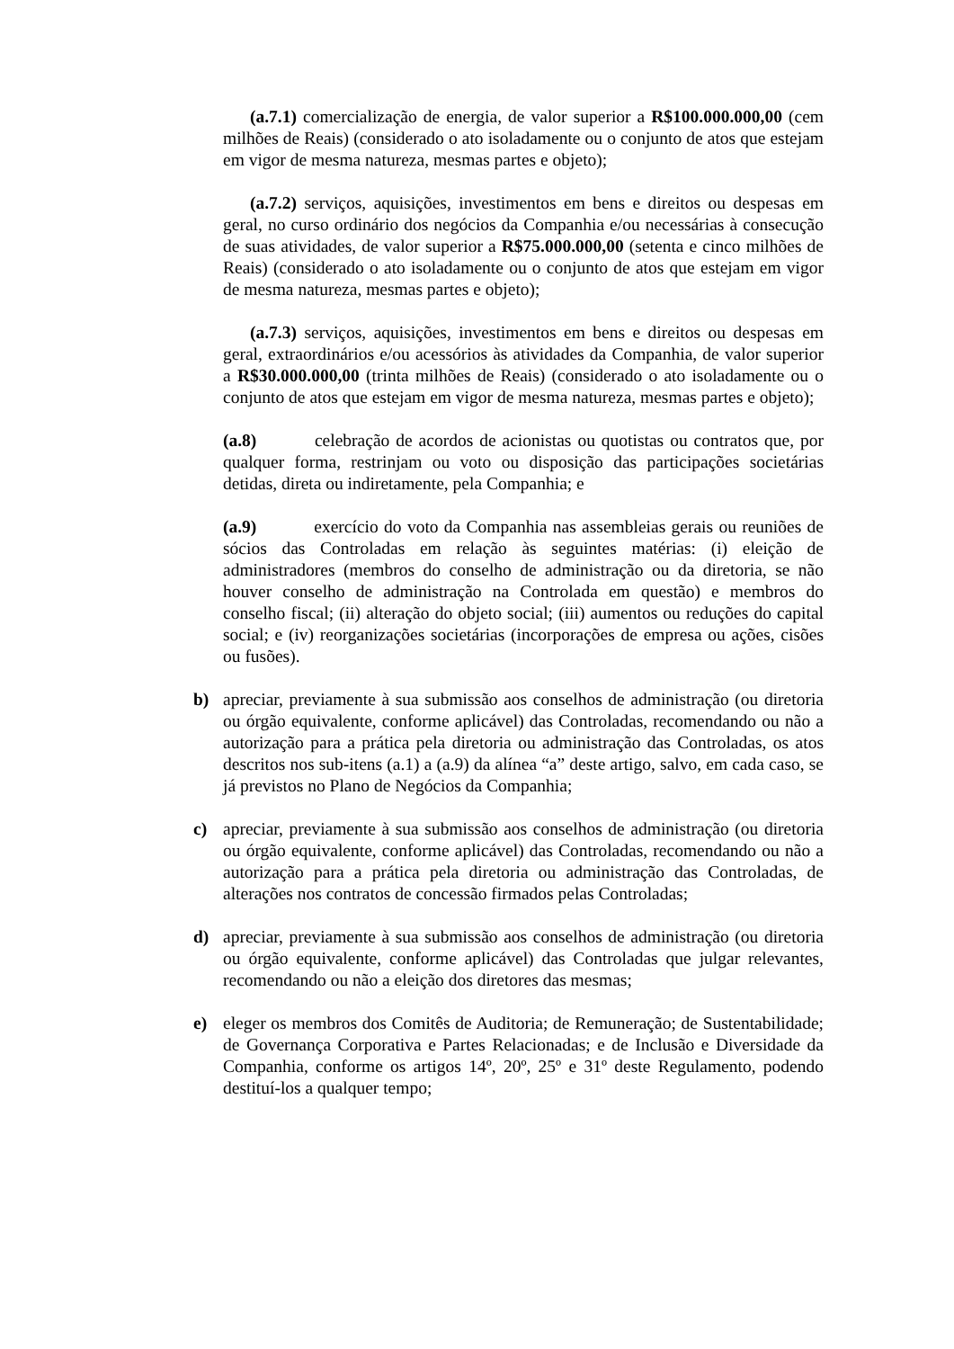(a.7.1) comercialização de energia, de valor superior a R$100.000.000,00 (cem milhões de Reais) (considerado o ato isoladamente ou o conjunto de atos que estejam em vigor de mesma natureza, mesmas partes e objeto);
(a.7.2) serviços, aquisições, investimentos em bens e direitos ou despesas em geral, no curso ordinário dos negócios da Companhia e/ou necessárias à consecução de suas atividades, de valor superior a R$75.000.000,00 (setenta e cinco milhões de Reais) (considerado o ato isoladamente ou o conjunto de atos que estejam em vigor de mesma natureza, mesmas partes e objeto);
(a.7.3) serviços, aquisições, investimentos em bens e direitos ou despesas em geral, extraordinários e/ou acessórios às atividades da Companhia, de valor superior a R$30.000.000,00 (trinta milhões de Reais) (considerado o ato isoladamente ou o conjunto de atos que estejam em vigor de mesma natureza, mesmas partes e objeto);
(a.8) celebração de acordos de acionistas ou quotistas ou contratos que, por qualquer forma, restrinjam ou voto ou disposição das participações societárias detidas, direta ou indiretamente, pela Companhia; e
(a.9) exercício do voto da Companhia nas assembleias gerais ou reuniões de sócios das Controladas em relação às seguintes matérias: (i) eleição de administradores (membros do conselho de administração ou da diretoria, se não houver conselho de administração na Controlada em questão) e membros do conselho fiscal; (ii) alteração do objeto social; (iii) aumentos ou reduções do capital social; e (iv) reorganizações societárias (incorporações de empresa ou ações, cisões ou fusões).
b) apreciar, previamente à sua submissão aos conselhos de administração (ou diretoria ou órgão equivalente, conforme aplicável) das Controladas, recomendando ou não a autorização para a prática pela diretoria ou administração das Controladas, os atos descritos nos sub-itens (a.1) a (a.9) da alínea “a” deste artigo, salvo, em cada caso, se já previstos no Plano de Negócios da Companhia;
c) apreciar, previamente à sua submissão aos conselhos de administração (ou diretoria ou órgão equivalente, conforme aplicável) das Controladas, recomendando ou não a autorização para a prática pela diretoria ou administração das Controladas, de alterações nos contratos de concessão firmados pelas Controladas;
d) apreciar, previamente à sua submissão aos conselhos de administração (ou diretoria ou órgão equivalente, conforme aplicável) das Controladas que julgar relevantes, recomendando ou não a eleição dos diretores das mesmas;
e) eleger os membros dos Comitês de Auditoria; de Remuneração; de Sustentabilidade; de Governança Corporativa e Partes Relacionadas; e de Inclusão e Diversidade da Companhia, conforme os artigos 14º, 20º, 25º e 31º deste Regulamento, podendo destituí-los a qualquer tempo;